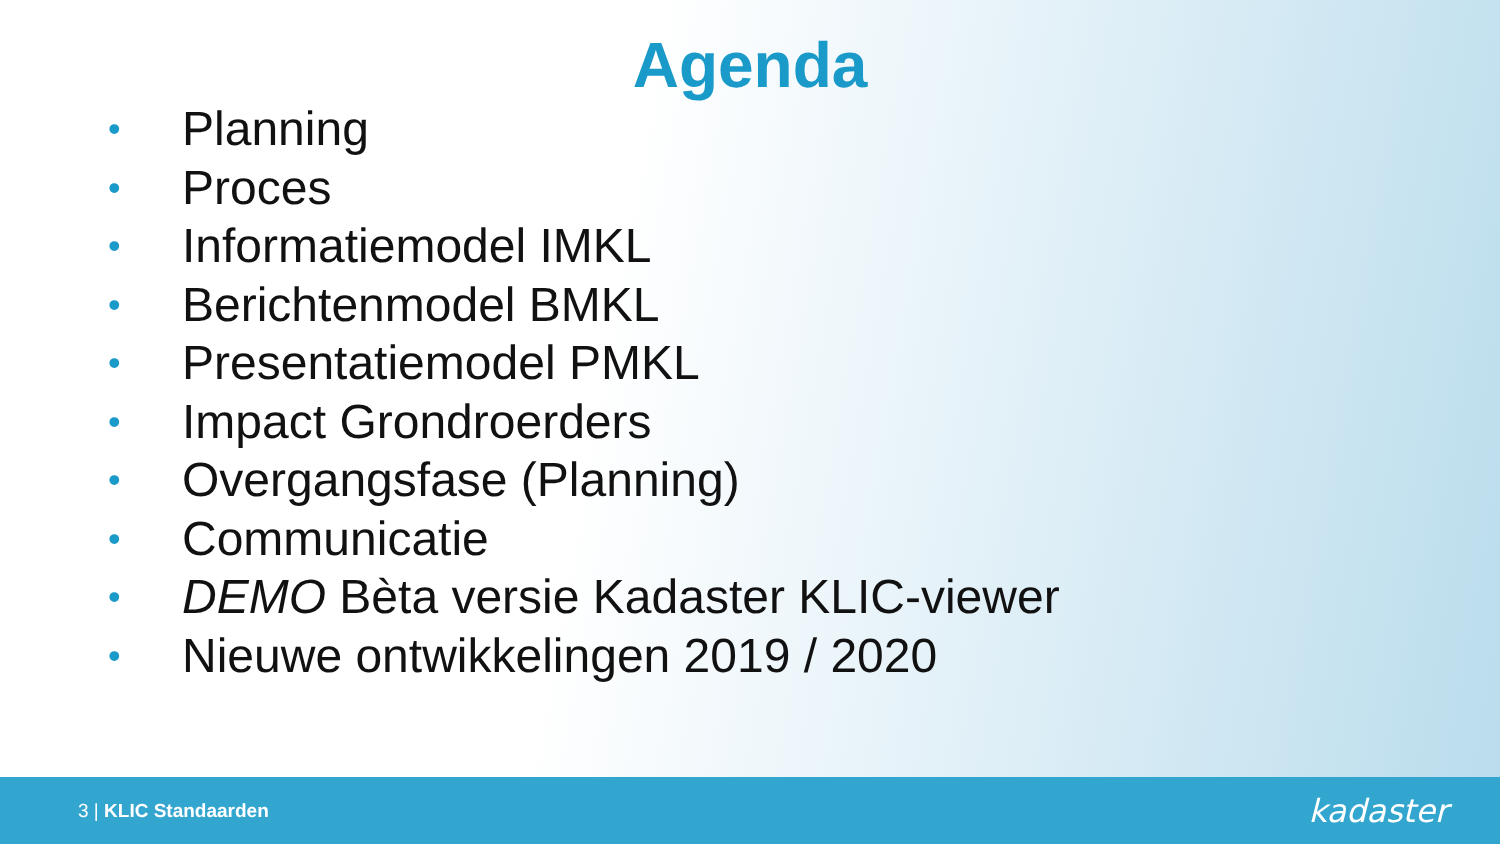Agenda
• Planning
• Proces
• Informatiemodel IMKL
• Berichtenmodel BMKL
• Presentatiemodel PMKL
• Impact Grondroerders
• Overgangsfase (Planning)
• Communicatie
• DEMO Bèta versie Kadaster KLIC-viewer
• Nieuwe ontwikkelingen 2019 / 2020
3 | KLIC Standaarden
kadaster